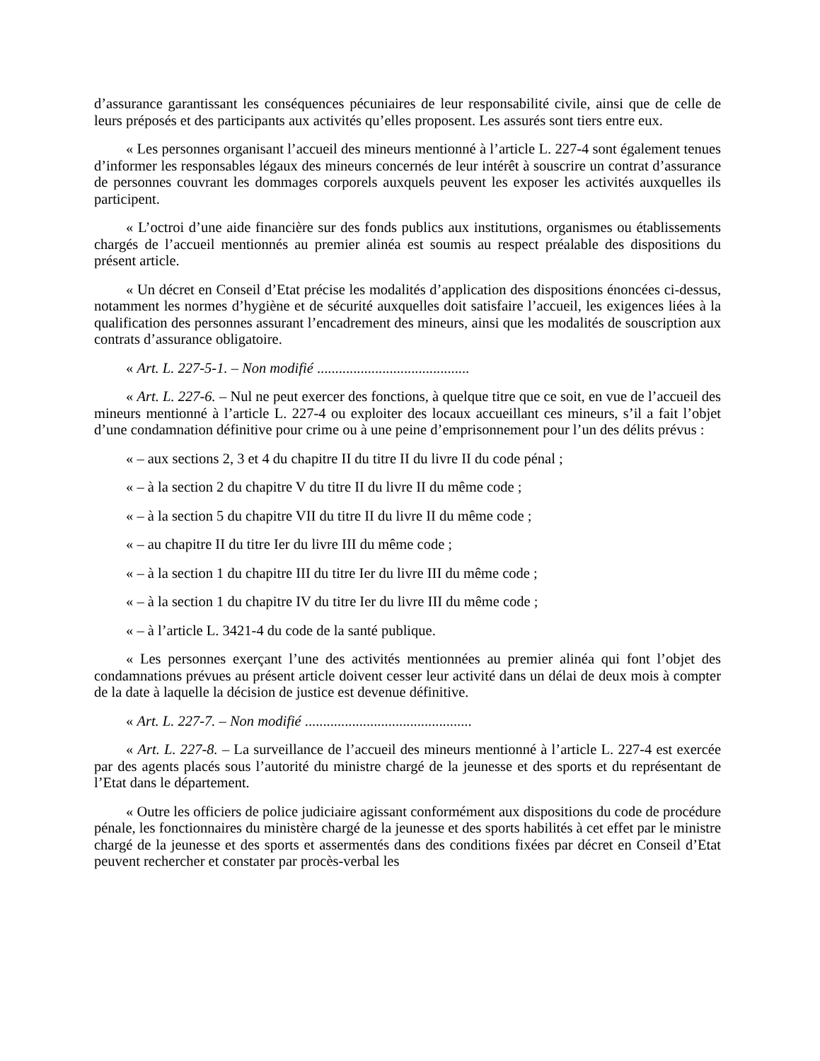d’assurance garantissant les conséquences pécuniaires de leur responsabilité civile, ainsi que de celle de leurs préposés et des participants aux activités qu’elles proposent. Les assurés sont tiers entre eux.
« Les personnes organisant l’accueil des mineurs mentionné à l’article L. 227-4 sont également tenues d’informer les responsables légaux des mineurs concernés de leur intérêt à souscrire un contrat d’assurance de personnes couvrant les dommages corporels auxquels peuvent les exposer les activités auxquelles ils participent.
« L’octroi d’une aide financière sur des fonds publics aux institutions, organismes ou établissements chargés de l’accueil mentionnés au premier alinéa est soumis au respect préalable des dispositions du présent article.
« Un décret en Conseil d’Etat précise les modalités d’application des dispositions énoncées ci-dessus, notamment les normes d’hygiène et de sécurité auxquelles doit satisfaire l’accueil, les exigences liées à la qualification des personnes assurant l’encadrement des mineurs, ainsi que les modalités de souscription aux contrats d’assurance obligatoire.
« Art. L. 227-5-1. – Non modifié ..........................................
« Art. L. 227-6. – Nul ne peut exercer des fonctions, à quelque titre que ce soit, en vue de l’accueil des mineurs mentionné à l’article L. 227-4 ou exploiter des locaux accueillant ces mineurs, s’il a fait l’objet d’une condamnation définitive pour crime ou à une peine d’emprisonnement pour l’un des délits prévus :
« – aux sections 2, 3 et 4 du chapitre II du titre II du livre II du code pénal ;
« – à la section 2 du chapitre V du titre II du livre II du même code ;
« – à la section 5 du chapitre VII du titre II du livre II du même code ;
« – au chapitre II du titre Ier du livre III du même code ;
« – à la section 1 du chapitre III du titre Ier du livre III du même code ;
« – à la section 1 du chapitre IV du titre Ier du livre III du même code ;
« – à l’article L. 3421-4 du code de la santé publique.
« Les personnes exerçant l’une des activités mentionnées au premier alinéa qui font l’objet des condamnations prévues au présent article doivent cesser leur activité dans un délai de deux mois à compter de la date à laquelle la décision de justice est devenue définitive.
« Art. L. 227-7. – Non modifié ..............................................
« Art. L. 227-8. – La surveillance de l’accueil des mineurs mentionné à l’article L. 227-4 est exercée par des agents placés sous l’autorité du ministre chargé de la jeunesse et des sports et du représentant de l’Etat dans le département.
« Outre les officiers de police judiciaire agissant conformément aux dispositions du code de procédure pénale, les fonctionnaires du ministère chargé de la jeunesse et des sports habilités à cet effet par le ministre chargé de la jeunesse et des sports et assermentés dans des conditions fixées par décret en Conseil d’Etat peuvent rechercher et constater par procès-verbal les